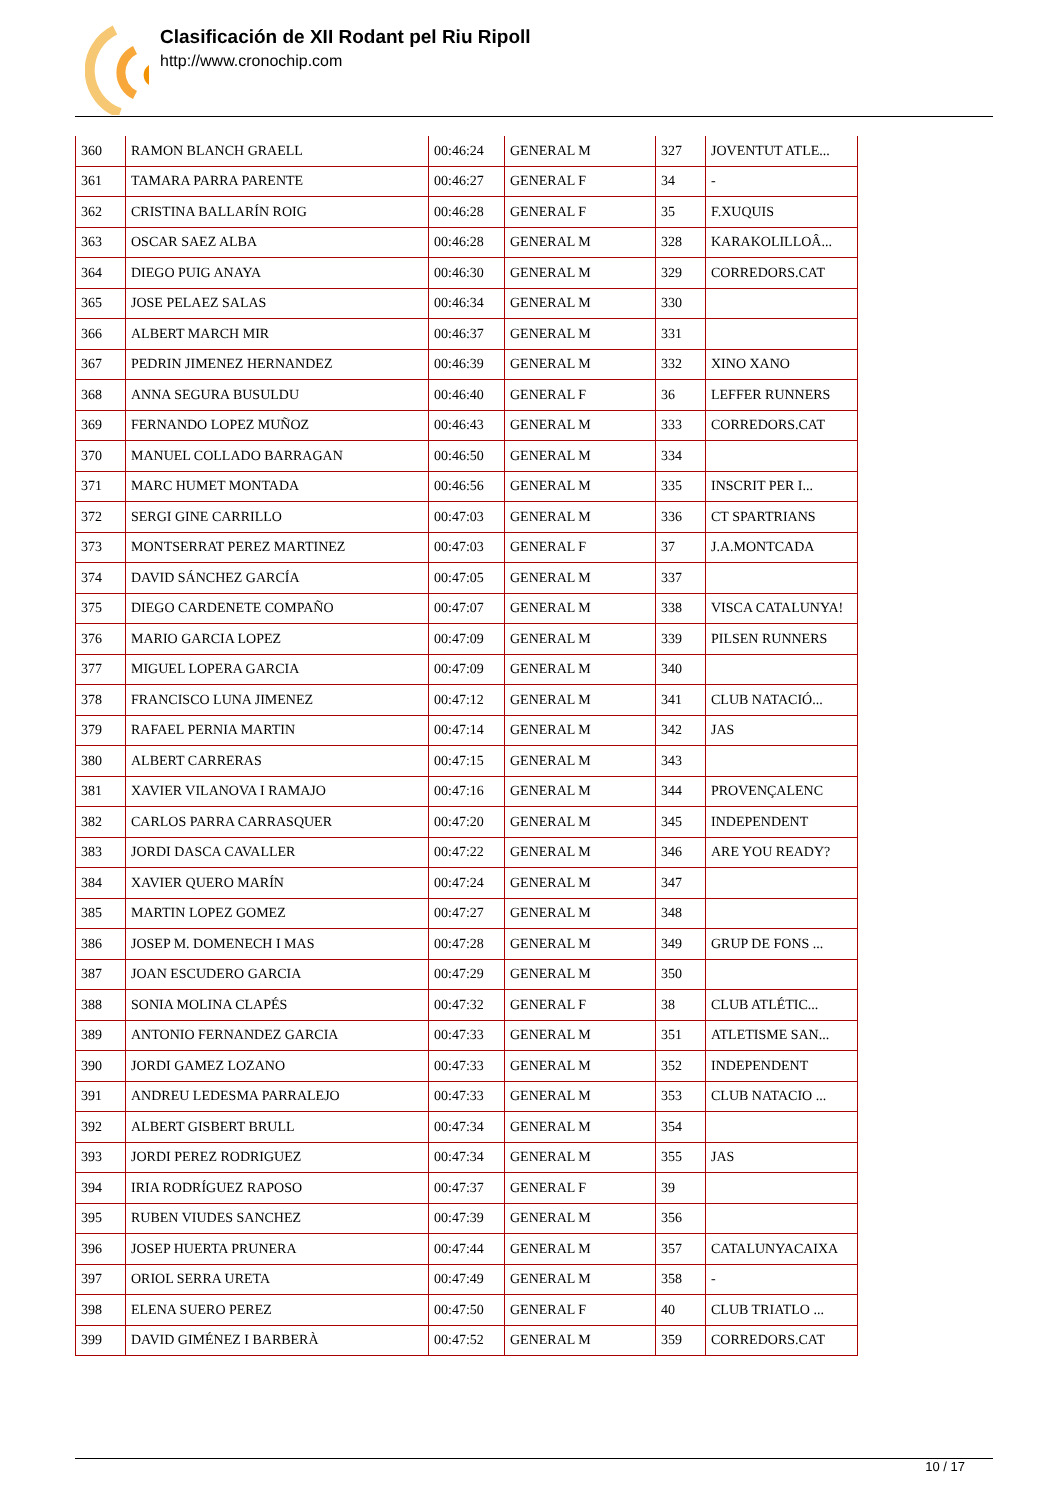Clasificación de XII Rodant pel Riu Ripoll
http://www.cronochip.com
| 360 | RAMON BLANCH GRAELL | 00:46:24 | GENERAL M | 327 | JOVENTUT ATLE... |
| 361 | TAMARA PARRA PARENTE | 00:46:27 | GENERAL F | 34 | - |
| 362 | CRISTINA BALLARÍN ROIG | 00:46:28 | GENERAL F | 35 | F.XUQUIS |
| 363 | OSCAR SAEZ ALBA | 00:46:28 | GENERAL M | 328 | KARAKOLILLOÂ... |
| 364 | DIEGO PUIG ANAYA | 00:46:30 | GENERAL M | 329 | CORREDORS.CAT |
| 365 | JOSE PELAEZ SALAS | 00:46:34 | GENERAL M | 330 | |
| 366 | ALBERT MARCH MIR | 00:46:37 | GENERAL M | 331 | |
| 367 | PEDRIN JIMENEZ HERNANDEZ | 00:46:39 | GENERAL M | 332 | XINO XANO |
| 368 | ANNA SEGURA BUSULDU | 00:46:40 | GENERAL F | 36 | LEFFER RUNNERS |
| 369 | FERNANDO LOPEZ MUÑOZ | 00:46:43 | GENERAL M | 333 | CORREDORS.CAT |
| 370 | MANUEL COLLADO BARRAGAN | 00:46:50 | GENERAL M | 334 | |
| 371 | MARC HUMET MONTADA | 00:46:56 | GENERAL M | 335 | INSCRIT PER I... |
| 372 | SERGI GINE CARRILLO | 00:47:03 | GENERAL M | 336 | CT SPARTRIANS |
| 373 | MONTSERRAT PEREZ MARTINEZ | 00:47:03 | GENERAL F | 37 | J.A.MONTCADA |
| 374 | DAVID SÁNCHEZ GARCÍA | 00:47:05 | GENERAL M | 337 | |
| 375 | DIEGO CARDENETE COMPAÑO | 00:47:07 | GENERAL M | 338 | VISCA CATALUNYA! |
| 376 | MARIO GARCIA LOPEZ | 00:47:09 | GENERAL M | 339 | PILSEN RUNNERS |
| 377 | MIGUEL LOPERA GARCIA | 00:47:09 | GENERAL M | 340 | |
| 378 | FRANCISCO LUNA JIMENEZ | 00:47:12 | GENERAL M | 341 | CLUB NATACIÓ... |
| 379 | RAFAEL PERNIA MARTIN | 00:47:14 | GENERAL M | 342 | JAS |
| 380 | ALBERT CARRERAS | 00:47:15 | GENERAL M | 343 | |
| 381 | XAVIER VILANOVA I RAMAJO | 00:47:16 | GENERAL M | 344 | PROVENÇALENC |
| 382 | CARLOS PARRA CARRASQUER | 00:47:20 | GENERAL M | 345 | INDEPENDENT |
| 383 | JORDI DASCA CAVALLER | 00:47:22 | GENERAL M | 346 | ARE YOU READY? |
| 384 | XAVIER QUERO MARÍN | 00:47:24 | GENERAL M | 347 | |
| 385 | MARTIN LOPEZ GOMEZ | 00:47:27 | GENERAL M | 348 | |
| 386 | JOSEP M. DOMENECH I MAS | 00:47:28 | GENERAL M | 349 | GRUP DE FONS ... |
| 387 | JOAN ESCUDERO GARCIA | 00:47:29 | GENERAL M | 350 | |
| 388 | SONIA MOLINA CLAPÉS | 00:47:32 | GENERAL F | 38 | CLUB ATLÉTIC... |
| 389 | ANTONIO FERNANDEZ GARCIA | 00:47:33 | GENERAL M | 351 | ATLETISME SAN... |
| 390 | JORDI GAMEZ LOZANO | 00:47:33 | GENERAL M | 352 | INDEPENDENT |
| 391 | ANDREU LEDESMA PARRALEJO | 00:47:33 | GENERAL M | 353 | CLUB NATACIO ... |
| 392 | ALBERT GISBERT BRULL | 00:47:34 | GENERAL M | 354 | |
| 393 | JORDI PEREZ RODRIGUEZ | 00:47:34 | GENERAL M | 355 | JAS |
| 394 | IRIA RODRÍGUEZ RAPOSO | 00:47:37 | GENERAL F | 39 | |
| 395 | RUBEN VIUDES SANCHEZ | 00:47:39 | GENERAL M | 356 | |
| 396 | JOSEP HUERTA PRUNERA | 00:47:44 | GENERAL M | 357 | CATALUNYACAIXA |
| 397 | ORIOL SERRA URETA | 00:47:49 | GENERAL M | 358 | - |
| 398 | ELENA SUERO PEREZ | 00:47:50 | GENERAL F | 40 | CLUB TRIATLO ... |
| 399 | DAVID GIMÉNEZ I BARBERÀ | 00:47:52 | GENERAL M | 359 | CORREDORS.CAT |
10 / 17